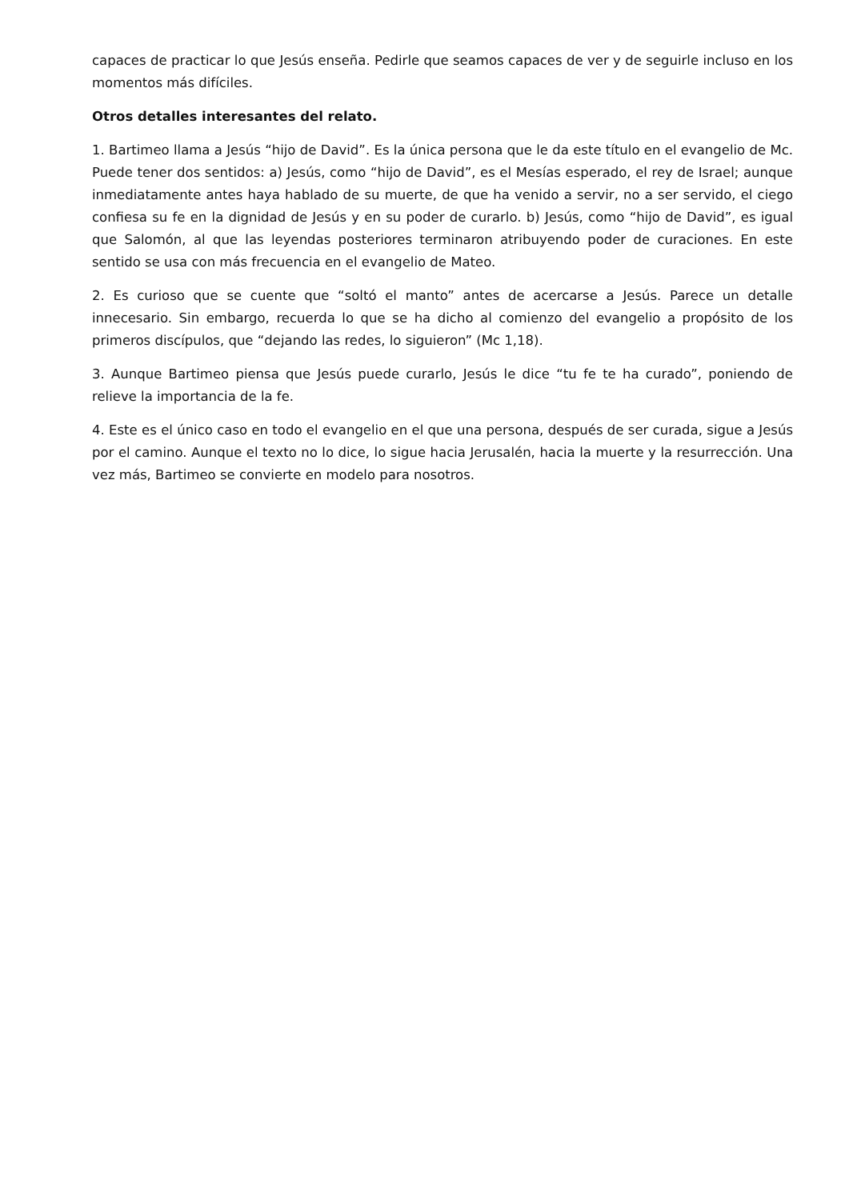capaces de practicar lo que Jesús enseña. Pedirle que seamos capaces de ver y de seguirle incluso en los momentos más difíciles.
Otros detalles interesantes del relato.
1. Bartimeo llama a Jesús “hijo de David”. Es la única persona que le da este título en el evangelio de Mc. Puede tener dos sentidos: a) Jesús, como “hijo de David”, es el Mesías esperado, el rey de Israel; aunque inmediatamente antes haya hablado de su muerte, de que ha venido a servir, no a ser servido, el ciego confiesa su fe en la dignidad de Jesús y en su poder de curarlo. b) Jesús, como “hijo de David”, es igual que Salomón, al que las leyendas posteriores terminaron atribuyendo poder de curaciones. En este sentido se usa con más frecuencia en el evangelio de Mateo.
2. Es curioso que se cuente que “soltó el manto” antes de acercarse a Jesús. Parece un detalle innecesario. Sin embargo, recuerda lo que se ha dicho al comienzo del evangelio a propósito de los primeros discípulos, que “dejando las redes, lo siguieron” (Mc 1,18).
3. Aunque Bartimeo piensa que Jesús puede curarlo, Jesús le dice “tu fe te ha curado”, poniendo de relieve la importancia de la fe.
4. Este es el único caso en todo el evangelio en el que una persona, después de ser curada, sigue a Jesús por el camino. Aunque el texto no lo dice, lo sigue hacia Jerusalén, hacia la muerte y la resurrección. Una vez más, Bartimeo se convierte en modelo para nosotros.